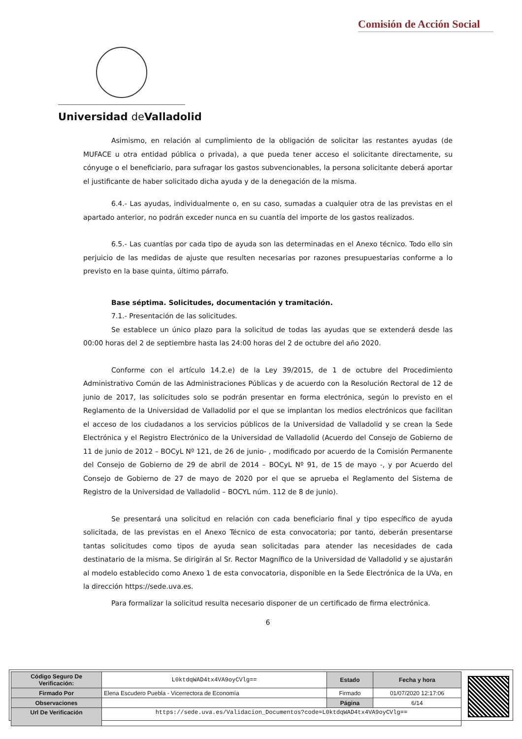Comisión de Acción Social
Universidad de Valladolid
Asimismo, en relación al cumplimiento de la obligación de solicitar las restantes ayudas (de MUFACE u otra entidad pública o privada), a que pueda tener acceso el solicitante directamente, su cónyuge o el beneficiario, para sufragar los gastos subvencionables, la persona solicitante deberá aportar el justificante de haber solicitado dicha ayuda y de la denegación de la misma.
6.4.- Las ayudas, individualmente o, en su caso, sumadas a cualquier otra de las previstas en el apartado anterior, no podrán exceder nunca en su cuantía del importe de los gastos realizados.
6.5.- Las cuantías por cada tipo de ayuda son las determinadas en el Anexo técnico. Todo ello sin perjuicio de las medidas de ajuste que resulten necesarias por razones presupuestarias conforme a lo previsto en la base quinta, último párrafo.
Base séptima. Solicitudes, documentación y tramitación.
7.1.- Presentación de las solicitudes.
Se establece un único plazo para la solicitud de todas las ayudas que se extenderá desde las 00:00 horas del 2 de septiembre hasta las 24:00 horas del 2 de octubre del año 2020.
Conforme con el artículo 14.2.e) de la Ley 39/2015, de 1 de octubre del Procedimiento Administrativo Común de las Administraciones Públicas y de acuerdo con la Resolución Rectoral de 12 de junio de 2017, las solicitudes solo se podrán presentar en forma electrónica, según lo previsto en el Reglamento de la Universidad de Valladolid por el que se implantan los medios electrónicos que facilitan el acceso de los ciudadanos a los servicios públicos de la Universidad de Valladolid y se crean la Sede Electrónica y el Registro Electrónico de la Universidad de Valladolid (Acuerdo del Consejo de Gobierno de 11 de junio de 2012 – BOCyL Nº 121, de 26 de junio- , modificado por acuerdo de la Comisión Permanente del Consejo de Gobierno de 29 de abril de 2014 – BOCyL Nº 91, de 15 de mayo -, y por Acuerdo del Consejo de Gobierno de 27 de mayo de 2020 por el que se aprueba el Reglamento del Sistema de Registro de la Universidad de Valladolid – BOCYL núm. 112 de 8 de junio).
Se presentará una solicitud en relación con cada beneficiario final y tipo específico de ayuda solicitada, de las previstas en el Anexo Técnico de esta convocatoria; por tanto, deberán presentarse tantas solicitudes como tipos de ayuda sean solicitadas para atender las necesidades de cada destinatario de la misma. Se dirigirán al Sr. Rector Magnífico de la Universidad de Valladolid y se ajustarán al modelo establecido como Anexo 1 de esta convocatoria, disponible en la Sede Electrónica de la UVa, en la dirección https://sede.uva.es.
Para formalizar la solicitud resulta necesario disponer de un certificado de firma electrónica.
6
| Código Seguro De Verificación: | L0ktdqWAD4tx4VA9oyCVlg== | Estado | Fecha y hora |
| Firmado Por | Elena Escudero Puebla - Vicerrectora de Economía | Firmado | 01/07/2020 12:17:06 |
| Observaciones | | Página | 6/14 |
| Url De Verificación | https://sede.uva.es/Validacion_Documentos?code=L0ktdqWAD4tx4VA9oyCVlg== | | |